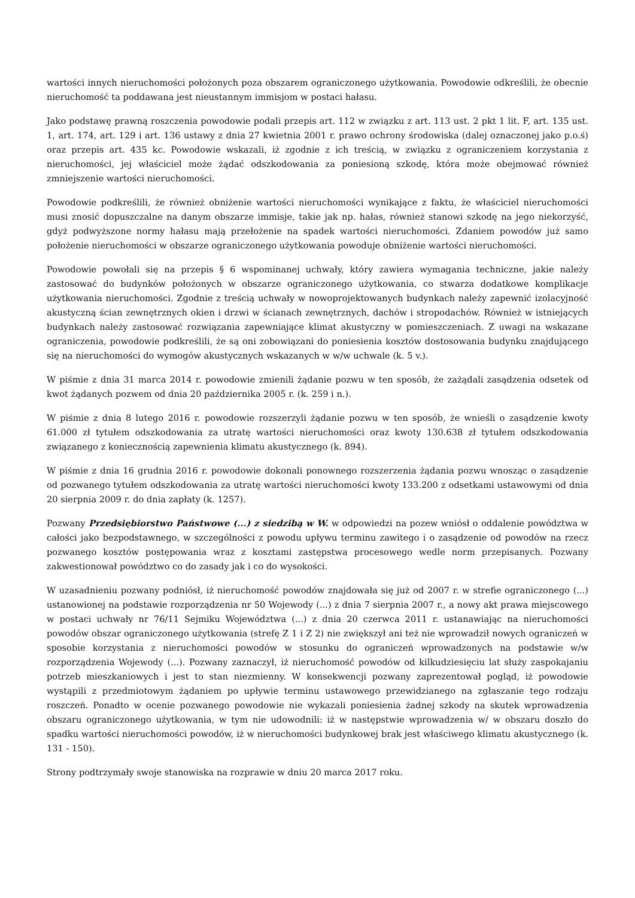wartości innych nieruchomości położonych poza obszarem ograniczonego użytkowania. Powodowie odkreślili, że obecnie nieruchomość ta poddawana jest nieustannym immisjom w postaci hałasu.
Jako podstawę prawną roszczenia powodowie podali przepis art. 112 w związku z art. 113 ust. 2 pkt 1 lit. F, art. 135 ust. 1, art. 174, art. 129 i art. 136 ustawy z dnia 27 kwietnia 2001 r. prawo ochrony środowiska (dalej oznaczonej jako p.o.ś) oraz przepis art. 435 kc. Powodowie wskazali, iż zgodnie z ich treścią, w związku z ograniczeniem korzystania z nieruchomości, jej właściciel może żądać odszkodowania za poniesioną szkodę, która może obejmować również zmniejszenie wartości nieruchomości.
Powodowie podkreślili, że również obniżenie wartości nieruchomości wynikające z faktu, że właściciel nieruchomości musi znosić dopuszczalne na danym obszarze immisje, takie jak np. hałas, również stanowi szkodę na jego niekorzyść, gdyż podwyższone normy hałasu mają przełożenie na spadek wartości nieruchomości. Zdaniem powodów już samo położenie nieruchomości w obszarze ograniczonego użytkowania powoduje obniżenie wartości nieruchomości.
Powodowie powołali się na przepis § 6 wspominanej uchwały, który zawiera wymagania techniczne, jakie należy zastosować do budynków położonych w obszarze ograniczonego użytkowania, co stwarza dodatkowe komplikacje użytkowania nieruchomości. Zgodnie z treścią uchwały w nowoprojektowanych budynkach należy zapewnić izolacyjność akustyczną ścian zewnętrznych okien i drzwi w ścianach zewnętrznych, dachów i stropodachów. Również w istniejących budynkach należy zastosować rozwiązania zapewniające klimat akustyczny w pomieszczeniach. Z uwagi na wskazane ograniczenia, powodowie podkreślili, że są oni zobowiązani do poniesienia kosztów dostosowania budynku znajdującego się na nieruchomości do wymogów akustycznych wskazanych w w/w uchwale (k. 5 v.).
W piśmie z dnia 31 marca 2014 r. powodowie zmienili żądanie pozwu w ten sposób, że zażądali zasądzenia odsetek od kwot żądanych pozwem od dnia 20 października 2005 r. (k. 259 i n.).
W piśmie z dnia 8 lutego 2016 r. powodowie rozszerzyli żądanie pozwu w ten sposób, że wnieśli o zasądzenie kwoty 61.000 zł tytułem odszkodowania za utratę wartości nieruchomości oraz kwoty 130.638 zł tytułem odszkodowania związanego z koniecznością zapewnienia klimatu akustycznego (k. 894).
W piśmie z dnia 16 grudnia 2016 r. powodowie dokonali ponownego rozszerzenia żądania pozwu wnosząc o zasądzenie od pozwanego tytułem odszkodowania za utratę wartości nieruchomości kwoty 133.200 z odsetkami ustawowymi od dnia 20 sierpnia 2009 r. do dnia zapłaty (k. 1257).
Pozwany Przedsiębiorstwo Państwowe (...) z siedzibą w W. w odpowiedzi na pozew wniósł o oddalenie powództwa w całości jako bezpodstawnego, w szczególności z powodu upływu terminu zawitego i o zasądzenie od powodów na rzecz pozwanego kosztów postępowania wraz z kosztami zastępstwa procesowego wedle norm przepisanych. Pozwany zakwestionował powództwo co do zasady jak i co do wysokości.
W uzasadnieniu pozwany podniósł, iż nieruchomość powodów znajdowała się już od 2007 r. w strefie ograniczonego (...) ustanowionej na podstawie rozporządzenia nr 50 Wojewody (...) z dnia 7 sierpnia 2007 r., a nowy akt prawa miejscowego w postaci uchwały nr 76/11 Sejmiku Województwa (...) z dnia 20 czerwca 2011 r. ustanawiając na nieruchomości powodów obszar ograniczonego użytkowania (strefę Z 1 i Z 2) nie zwiększył ani też nie wprowadził nowych ograniczeń w sposobie korzystania z nieruchomości powodów w stosunku do ograniczeń wprowadzonych na podstawie w/w rozporządzenia Wojewody (...). Pozwany zaznaczył, iż nieruchomość powodów od kilkudziesięciu lat służy zaspokajaniu potrzeb mieszkaniowych i jest to stan niezmienny. W konsekwencji pozwany zaprezentował pogląd, iż powodowie wystąpili z przedmiotowym żądaniem po upływie terminu ustawowego przewidzianego na zgłaszanie tego rodzaju roszczeń. Ponadto w ocenie pozwanego powodowie nie wykazali poniesienia żadnej szkody na skutek wprowadzenia obszaru ograniczonego użytkowania, w tym nie udowodnili: iż w następstwie wprowadzenia w/ w obszaru doszło do spadku wartości nieruchomości powodów, iż w nieruchomości budynkowej brak jest właściwego klimatu akustycznego (k. 131 - 150).
Strony podtrzymały swoje stanowiska na rozprawie w dniu 20 marca 2017 roku.